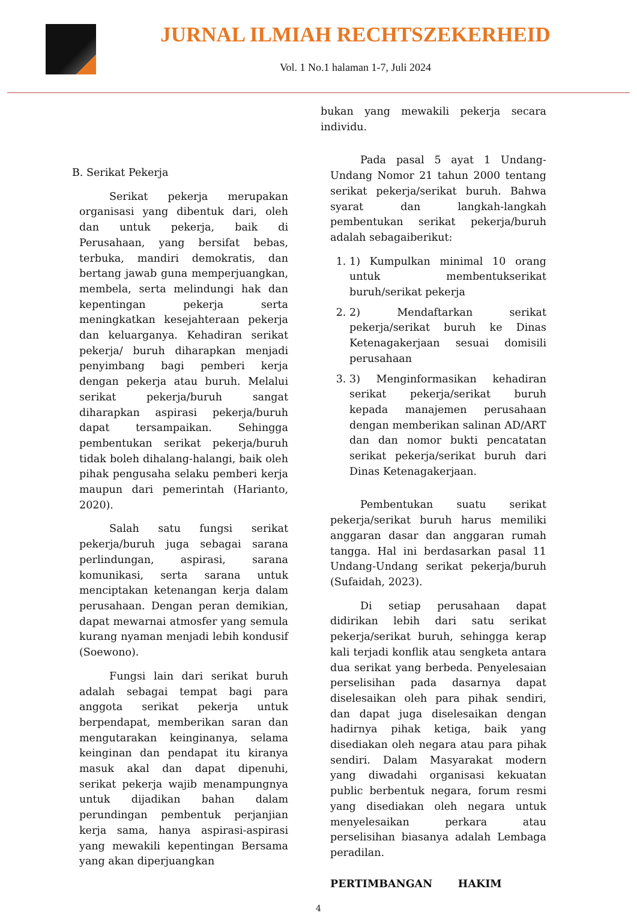JURNAL ILMIAH RECHTSZEKERHEID
Vol. 1 No.1 halaman 1-7, Juli 2024
B. Serikat Pekerja
Serikat pekerja merupakan organisasi yang dibentuk dari, oleh dan untuk pekerja, baik di Perusahaan, yang bersifat bebas, terbuka, mandiri demokratis, dan bertang jawab guna memperjuangkan, membela, serta melindungi hak dan kepentingan pekerja serta meningkatkan kesejahteraan pekerja dan keluarganya. Kehadiran serikat pekerja/ buruh diharapkan menjadi penyimbang bagi pemberi kerja dengan pekerja atau buruh. Melalui serikat pekerja/buruh sangat diharapkan aspirasi pekerja/buruh dapat tersampaikan. Sehingga pembentukan serikat pekerja/buruh tidak boleh dihalang-halangi, baik oleh pihak pengusaha selaku pemberi kerja maupun dari pemerintah (Harianto, 2020).
Salah satu fungsi serikat pekerja/buruh juga sebagai sarana perlindungan, aspirasi, sarana komunikasi, serta sarana untuk menciptakan ketenangan kerja dalam perusahaan. Dengan peran demikian, dapat mewarnai atmosfer yang semula kurang nyaman menjadi lebih kondusif (Soewono).
Fungsi lain dari serikat buruh adalah sebagai tempat bagi para anggota serikat pekerja untuk berpendapat, memberikan saran dan mengutarakan keinginanya, selama keinginan dan pendapat itu kiranya masuk akal dan dapat dipenuhi, serikat pekerja wajib menampungnya untuk dijadikan bahan dalam perundingan pembentuk perjanjian kerja sama, hanya aspirasi-aspirasi yang mewakili kepentingan Bersama yang akan diperjuangkan
bukan yang mewakili pekerja secara individu.
Pada pasal 5 ayat 1 Undang-Undang Nomor 21 tahun 2000 tentang serikat pekerja/serikat buruh. Bahwa syarat dan langkah-langkah pembentukan serikat pekerja/buruh adalah sebagaiberikut:
1. 1) Kumpulkan minimal 10 orang untuk membentukserikat buruh/serikat pekerja
2. 2) Mendaftarkan serikat pekerja/serikat buruh ke Dinas Ketenagakerjaan sesuai domisili perusahaan
3. 3) Menginformasikan kehadiran serikat pekerja/serikat buruh kepada manajemen perusahaan dengan memberikan salinan AD/ART dan dan nomor bukti pencatatan serikat pekerja/serikat buruh dari Dinas Ketenagakerjaan.
Pembentukan suatu serikat pekerja/serikat buruh harus memiliki anggaran dasar dan anggaran rumah tangga. Hal ini berdasarkan pasal 11 Undang-Undang serikat pekerja/buruh (Sufaidah, 2023).
Di setiap perusahaan dapat didirikan lebih dari satu serikat pekerja/serikat buruh, sehingga kerap kali terjadi konflik atau sengketa antara dua serikat yang berbeda. Penyelesaian perselisihan pada dasarnya dapat diselesaikan oleh para pihak sendiri, dan dapat juga diselesaikan dengan hadirnya pihak ketiga, baik yang disediakan oleh negara atau para pihak sendiri. Dalam Masyarakat modern yang diwadahi organisasi kekuatan public berbentuk negara, forum resmi yang disediakan oleh negara untuk menyelesaikan perkara atau perselisihan biasanya adalah Lembaga peradilan.
PERTIMBANGAN HAKIM
4